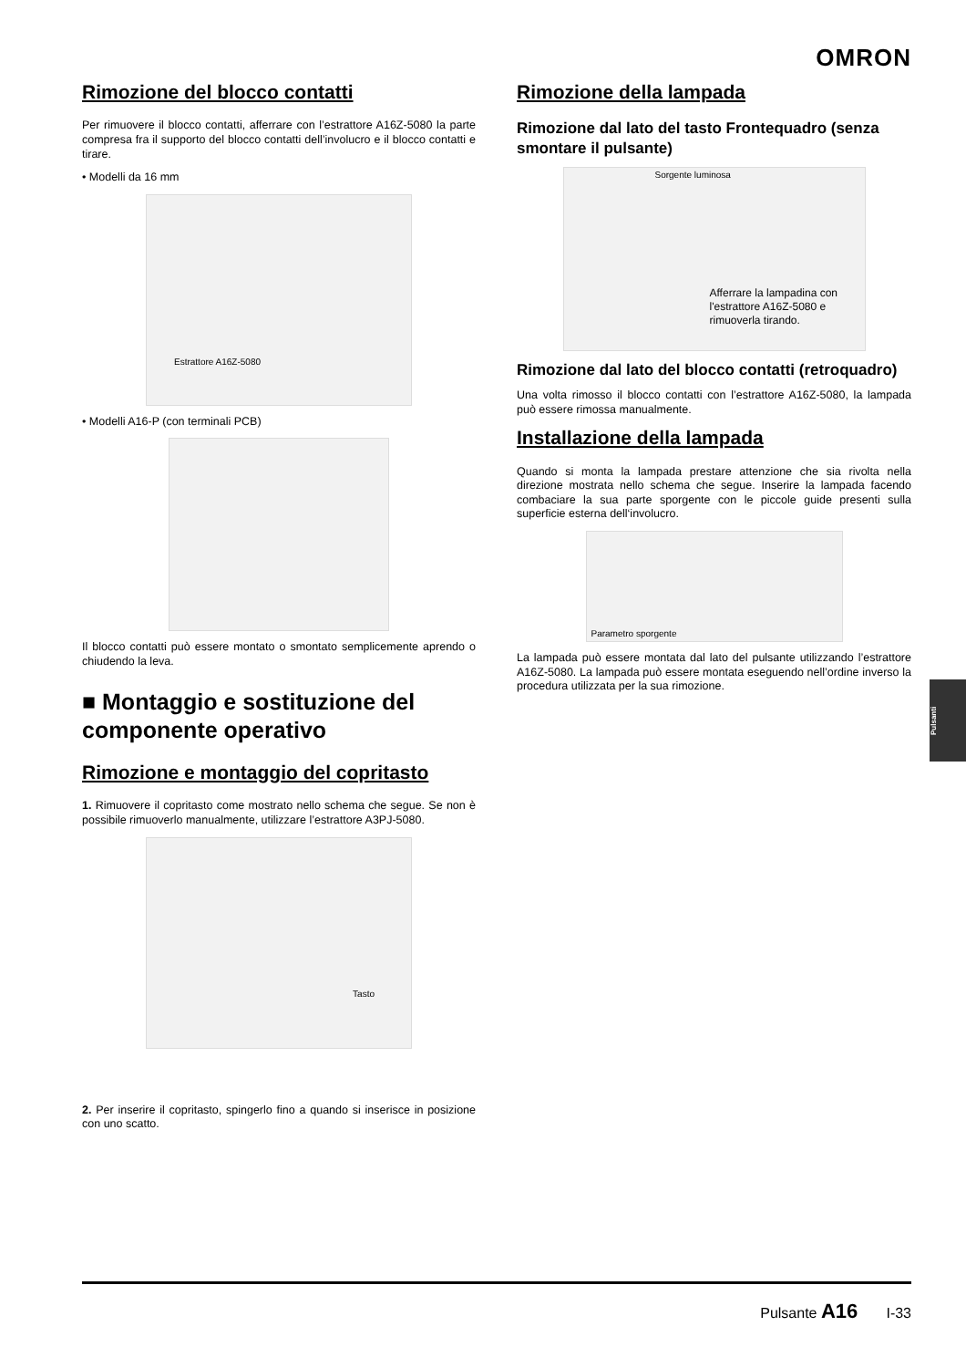OMRON
Rimozione del blocco contatti
Per rimuovere il blocco contatti, afferrare con l’estrattore A16Z-5080 la parte compresa fra il supporto del blocco contatti dell’involucro e il blocco contatti e tirare.
• Modelli da 16 mm
Estrattore A16Z-5080
• Modelli A16-P (con terminali PCB)
Il blocco contatti può essere montato o smontato semplicemente aprendo o chiudendo la leva.
■ Montaggio e sostituzione del componente operativo
Rimozione e montaggio del copritasto
1. Rimuovere il copritasto come mostrato nello schema che segue. Se non è possibile rimuoverlo manualmente, utilizzare l’estrattore A3PJ-5080.
Tasto
2. Per inserire il copritasto, spingerlo fino a quando si inserisce in posizione con uno scatto.
Rimozione della lampada
Rimozione dal lato del tasto Frontequadro (senza smontare il pulsante)
Sorgente luminosa
Afferrare la lampadina con l'estrattore A16Z-5080 e rimuoverla tirando.
Rimozione dal lato del blocco contatti (retroquadro)
Una volta rimosso il blocco contatti con l’estrattore A16Z-5080, la lampada può essere rimossa manualmente.
Installazione della lampada
Quando si monta la lampada prestare attenzione che sia rivolta nella direzione mostrata nello schema che segue. Inserire la lampada facendo combaciare la sua parte sporgente con le piccole guide presenti sulla superficie esterna dell‘involucro.
Parametro sporgente
La lampada può essere montata dal lato del pulsante utilizzando l’estrattore A16Z-5080. La lampada può essere montata eseguendo nell’ordine inverso la procedura utilizzata per la sua rimozione.
Pulsanti
Pulsante A16 I-33